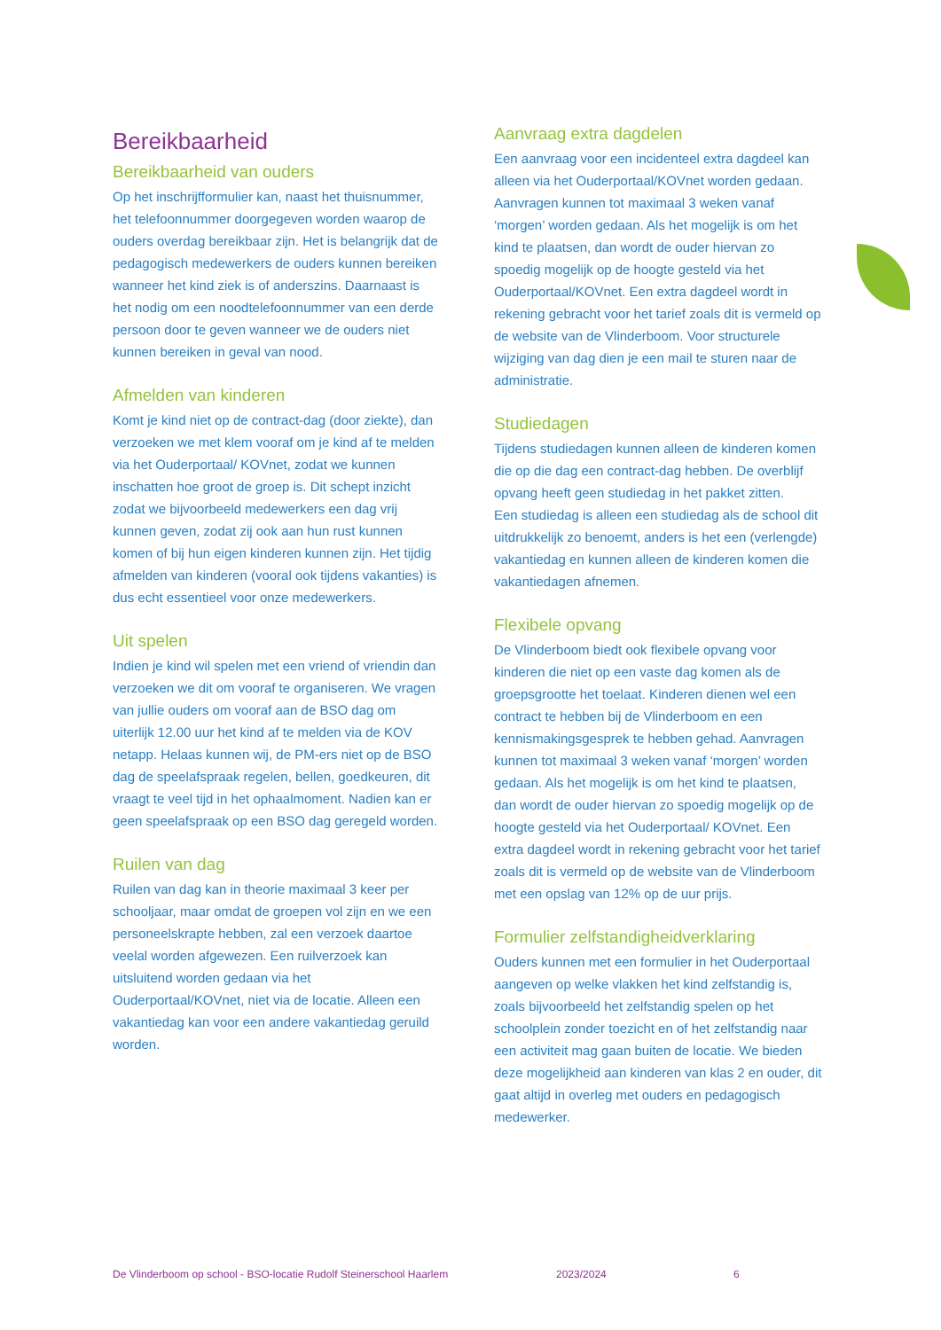Bereikbaarheid
Bereikbaarheid van ouders
Op het inschrijfformulier kan, naast het thuisnummer, het telefoonnummer doorgegeven worden waarop de ouders overdag bereikbaar zijn. Het is belangrijk dat de pedagogisch medewerkers de ouders kunnen bereiken wanneer het kind ziek is of anderszins. Daarnaast is het nodig om een noodtelefoonnummer van een derde persoon door te geven wanneer we de ouders niet kunnen bereiken in geval van nood.
Afmelden van kinderen
Komt je kind niet op de contract-dag (door ziekte), dan verzoeken we met klem vooraf om je kind af te melden via het Ouderportaal/ KOVnet, zodat we kunnen inschatten hoe groot de groep is. Dit schept inzicht zodat we bijvoorbeeld medewerkers een dag vrij kunnen geven, zodat zij ook aan hun rust kunnen komen of bij hun eigen kinderen kunnen zijn. Het tijdig afmelden van kinderen (vooral ook tijdens vakanties) is dus echt essentieel voor onze medewerkers.
Uit spelen
Indien je kind wil spelen met een vriend of vriendin dan verzoeken we dit om vooraf te organiseren. We vragen van jullie ouders om vooraf aan de BSO dag om uiterlijk 12.00 uur het kind af te melden via de KOV netapp. Helaas kunnen wij, de PM-ers niet op de BSO dag de speelafspraak regelen, bellen, goedkeuren, dit vraagt te veel tijd in het ophaalmoment. Nadien kan er geen speelafspraak op een BSO dag geregeld worden.
Ruilen van dag
Ruilen van dag kan in theorie maximaal 3 keer per schooljaar, maar omdat de groepen vol zijn en we een personeelskrapte hebben, zal een verzoek daartoe veelal worden afgewezen. Een ruilverzoek kan uitsluitend worden gedaan via het Ouderportaal/KOVnet, niet via de locatie. Alleen een vakantiedag kan voor een andere vakantiedag geruild worden.
Aanvraag extra dagdelen
Een aanvraag voor een incidenteel extra dagdeel kan alleen via het Ouderportaal/KOVnet worden gedaan. Aanvragen kunnen tot maximaal 3 weken vanaf ‘morgen’ worden gedaan. Als het mogelijk is om het kind te plaatsen, dan wordt de ouder hiervan zo spoedig mogelijk op de hoogte gesteld via het Ouderportaal/KOVnet. Een extra dagdeel wordt in rekening gebracht voor het tarief zoals dit is vermeld op de website van de Vlinderboom. Voor structurele wijziging van dag dien je een mail te sturen naar de administratie.
Studiedagen
Tijdens studiedagen kunnen alleen de kinderen komen die op die dag een contract-dag hebben. De overblijf opvang heeft geen studiedag in het pakket zitten.
Een studiedag is alleen een studiedag als de school dit uitdrukkelijk zo benoemt, anders is het een (verlengde) vakantiedag en kunnen alleen de kinderen komen die vakantiedagen afnemen.
Flexibele opvang
De Vlinderboom biedt ook flexibele opvang voor kinderen die niet op een vaste dag komen als de groepsgrootte het toelaat. Kinderen dienen wel een contract te hebben bij de Vlinderboom en een kennismakingsgesprek te hebben gehad. Aanvragen kunnen tot maximaal 3 weken vanaf ‘morgen’ worden gedaan. Als het mogelijk is om het kind te plaatsen, dan wordt de ouder hiervan zo spoedig mogelijk op de hoogte gesteld via het Ouderportaal/ KOVnet. Een extra dagdeel wordt in rekening gebracht voor het tarief zoals dit is vermeld op de website van de Vlinderboom met een opslag van 12% op de uur prijs.
Formulier zelfstandigheidverklaring
Ouders kunnen met een formulier in het Ouderportaal aangeven op welke vlakken het kind zelfstandig is, zoals bijvoorbeeld het zelfstandig spelen op het schoolplein zonder toezicht en of het zelfstandig naar een activiteit mag gaan buiten de locatie. We bieden deze mogelijkheid aan kinderen van klas 2 en ouder, dit gaat altijd in overleg met ouders en pedagogisch medewerker.
De Vlinderboom op school - BSO-locatie Rudolf Steinerschool Haarlem 2023/2024 6